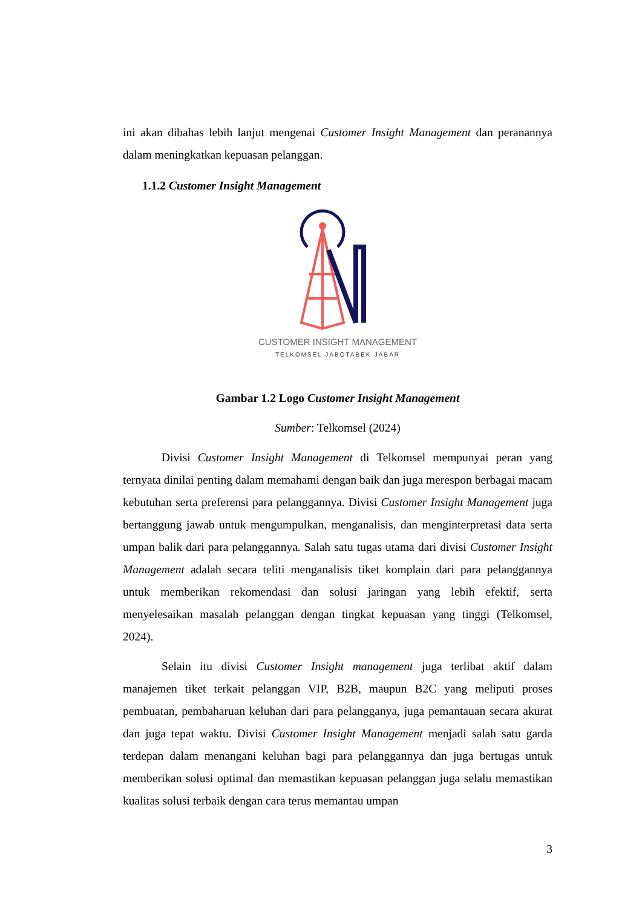ini akan dibahas lebih lanjut mengenai Customer Insight Management dan peranannya dalam meningkatkan kepuasan pelanggan.
1.1.2 Customer Insight Management
CUSTOMER INSIGHT MANAGEMENT
TELKOMSEL JABOTABEK-JABAR
Gambar 1.2 Logo Customer Insight Management
Sumber: Telkomsel (2024)
Divisi Customer Insight Management di Telkomsel mempunyai peran yang ternyata dinilai penting dalam memahami dengan baik dan juga merespon berbagai macam kebutuhan serta preferensi para pelanggannya. Divisi Customer Insight Management juga bertanggung jawab untuk mengumpulkan, menganalisis, dan menginterpretasi data serta umpan balik dari para pelanggannya. Salah satu tugas utama dari divisi Customer Insight Management adalah secara teliti menganalisis tiket komplain dari para pelanggannya untuk memberikan rekomendasi dan solusi jaringan yang lebih efektif, serta menyelesaikan masalah pelanggan dengan tingkat kepuasan yang tinggi (Telkomsel, 2024).
Selain itu divisi Customer Insight management juga terlibat aktif dalam manajemen tiket terkait pelanggan VIP, B2B, maupun B2C yang meliputi proses pembuatan, pembaharuan keluhan dari para pelangganya, juga pemantauan secara akurat dan juga tepat waktu. Divisi Customer Insight Management menjadi salah satu garda terdepan dalam menangani keluhan bagi para pelanggannya dan juga bertugas untuk memberikan solusi optimal dan memastikan kepuasan pelanggan juga selalu memastikan kualitas solusi terbaik dengan cara terus memantau umpan
3